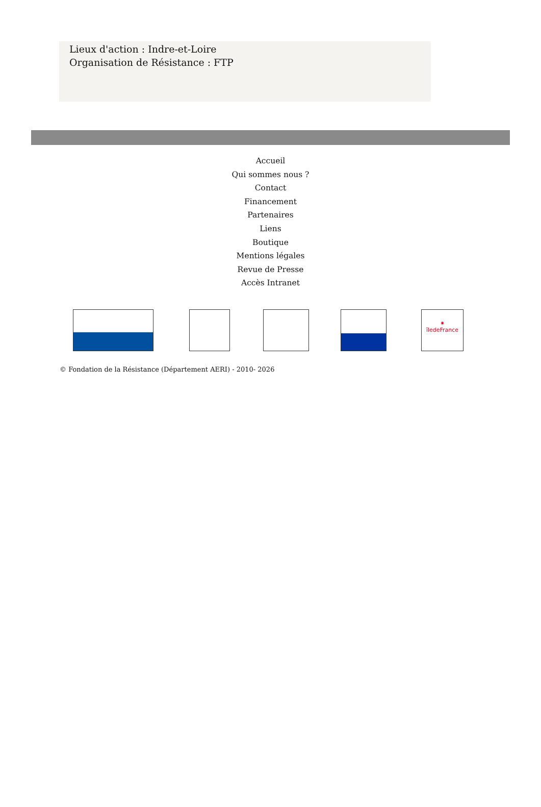Lieux d'action : Indre-et-Loire
Organisation de Résistance : FTP
Accueil
Qui sommes nous ?
Contact
Financement
Partenaires
Liens
Boutique
Mentions légales
Revue de Presse
Accès Intranet
✷
îledeFrance
© Fondation de la Résistance (Département AERI) - 2010- 2026